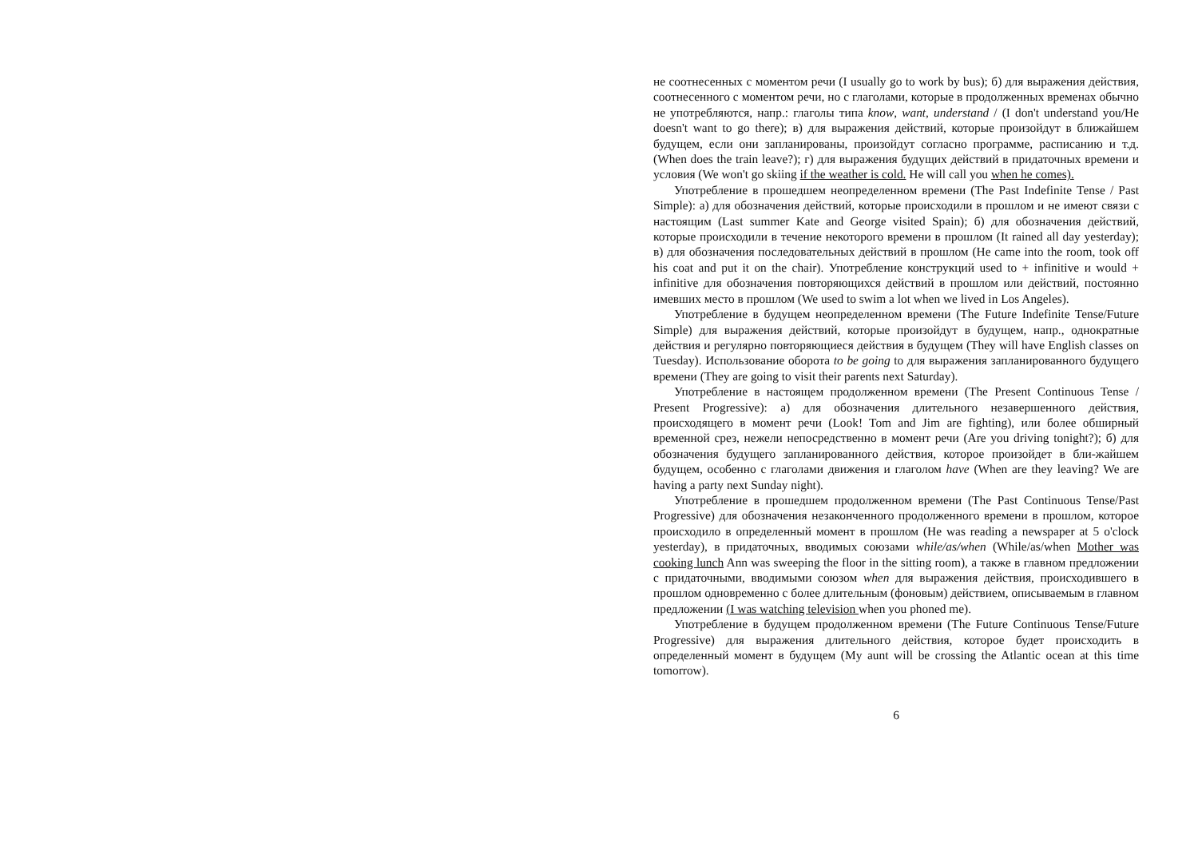не соотнесенных с моментом речи (I usually go to work by bus); б) для выражения действия, соотнесенного с моментом речи, но с глаголами, которые в продолженных временах обычно не употребляются, напр.: глаголы типа know, want, understand / (I don't understand you/He doesn't want to go there); в) для выражения действий, которые произойдут в ближайшем будущем, если они запланированы, произойдут согласно программе, расписанию и т.д. (When does the train leave?); г) для выражения будущих действий в придаточных времени и условия (We won't go skiing if the weather is cold. He will call you when he comes).
Употребление в прошедшем неопределенном времени (The Past Indefinite Tense / Past Simple): а) для обозначения действий, которые происходили в прошлом и не имеют связи с настоящим (Last summer Kate and George visited Spain); б) для обозначения действий, которые происходили в течение некоторого времени в прошлом (It rained all day yesterday); в) для обозначения последовательных действий в прошлом (He came into the room, took off his coat and put it on the chair). Употребление конструкций used to + infinitive и would + infinitive для обозначения повторяющихся действий в прошлом или действий, постоянно имевших место в прошлом (We used to swim a lot when we lived in Los Angeles).
Употребление в будущем неопределенном времени (The Future Indefinite Tense/Future Simple) для выражения действий, которые произойдут в будущем, напр., однократные действия и регулярно повторяющиеся действия в будущем (They will have English classes on Tuesday). Использование оборота to be going to для выражения запланированного будущего времени (They are going to visit their parents next Saturday).
Употребление в настоящем продолженном времени (The Present Continuous Tense / Present Progressive): а) для обозначения длительного незавершенного действия, происходящего в момент речи (Look! Tom and Jim are fighting), или более обширный временной срез, нежели непосредственно в момент речи (Are you driving tonight?); б) для обозначения будущего запланированного действия, которое произойдет в бли-жайшем будущем, особенно с глаголами движения и глаголом have (When are they leaving? We are having a party next Sunday night).
Употребление в прошедшем продолженном времени (The Past Continuous Tense/Past Progressive) для обозначения незаконченного продолженного времени в прошлом, которое происходило в определенный момент в прошлом (He was reading a newspaper at 5 o'clock yesterday), в придаточных, вводимых союзами while/as/when (While/as/when Mother was cooking lunch Ann was sweeping the floor in the sitting room), а также в главном предложении с придаточными, вводимыми союзом when для выражения действия, происходившего в прошлом одновременно с более длительным (фоновым) действием, описываемым в главном предложении (I was watching television when you phoned me).
Употребление в будущем продолженном времени (The Future Continuous Tense/Future Progressive) для выражения длительного действия, которое будет происходить в определенный момент в будущем (My aunt will be crossing the Atlantic ocean at this time tomorrow).
6